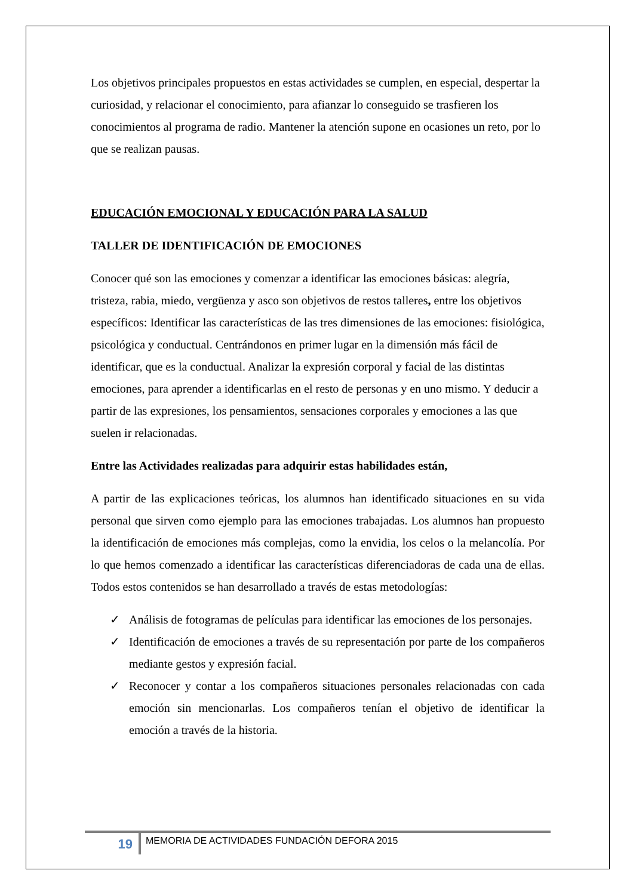Los objetivos principales propuestos en estas actividades se cumplen, en especial, despertar la curiosidad, y relacionar el conocimiento, para afianzar lo conseguido se trasfieren los conocimientos al programa de radio. Mantener la atención supone en ocasiones un reto, por lo que se realizan pausas.
EDUCACIÓN EMOCIONAL Y EDUCACIÓN PARA LA SALUD
TALLER DE IDENTIFICACIÓN DE EMOCIONES
Conocer qué son las emociones y comenzar a identificar las emociones básicas: alegría, tristeza, rabia, miedo, vergüenza y asco son objetivos de restos talleres, entre los objetivos específicos: Identificar las características de las tres dimensiones de las emociones: fisiológica, psicológica y conductual. Centrándonos en primer lugar en la dimensión más fácil de identificar, que es la conductual. Analizar la expresión corporal y facial de las distintas emociones, para aprender a identificarlas en el resto de personas y en uno mismo. Y deducir a partir de las expresiones, los pensamientos, sensaciones corporales y emociones a las que suelen ir relacionadas.
Entre las Actividades realizadas para adquirir estas habilidades están,
A partir de las explicaciones teóricas, los alumnos han identificado situaciones en su vida personal que sirven como ejemplo para las emociones trabajadas. Los alumnos han propuesto la identificación de emociones más complejas, como la envidia, los celos o la melancolía. Por lo que hemos comenzado a identificar las características diferenciadoras de cada una de ellas. Todos estos contenidos se han desarrollado a través de estas metodologías:
✓ Análisis de fotogramas de películas para identificar las emociones de los personajes.
✓ Identificación de emociones a través de su representación por parte de los compañeros mediante gestos y expresión facial.
✓ Reconocer y contar a los compañeros situaciones personales relacionadas con cada emoción sin mencionarlas. Los compañeros tenían el objetivo de identificar la emoción a través de la historia.
19
MEMORIA DE ACTIVIDADES FUNDACIÓN DEFORA 2015